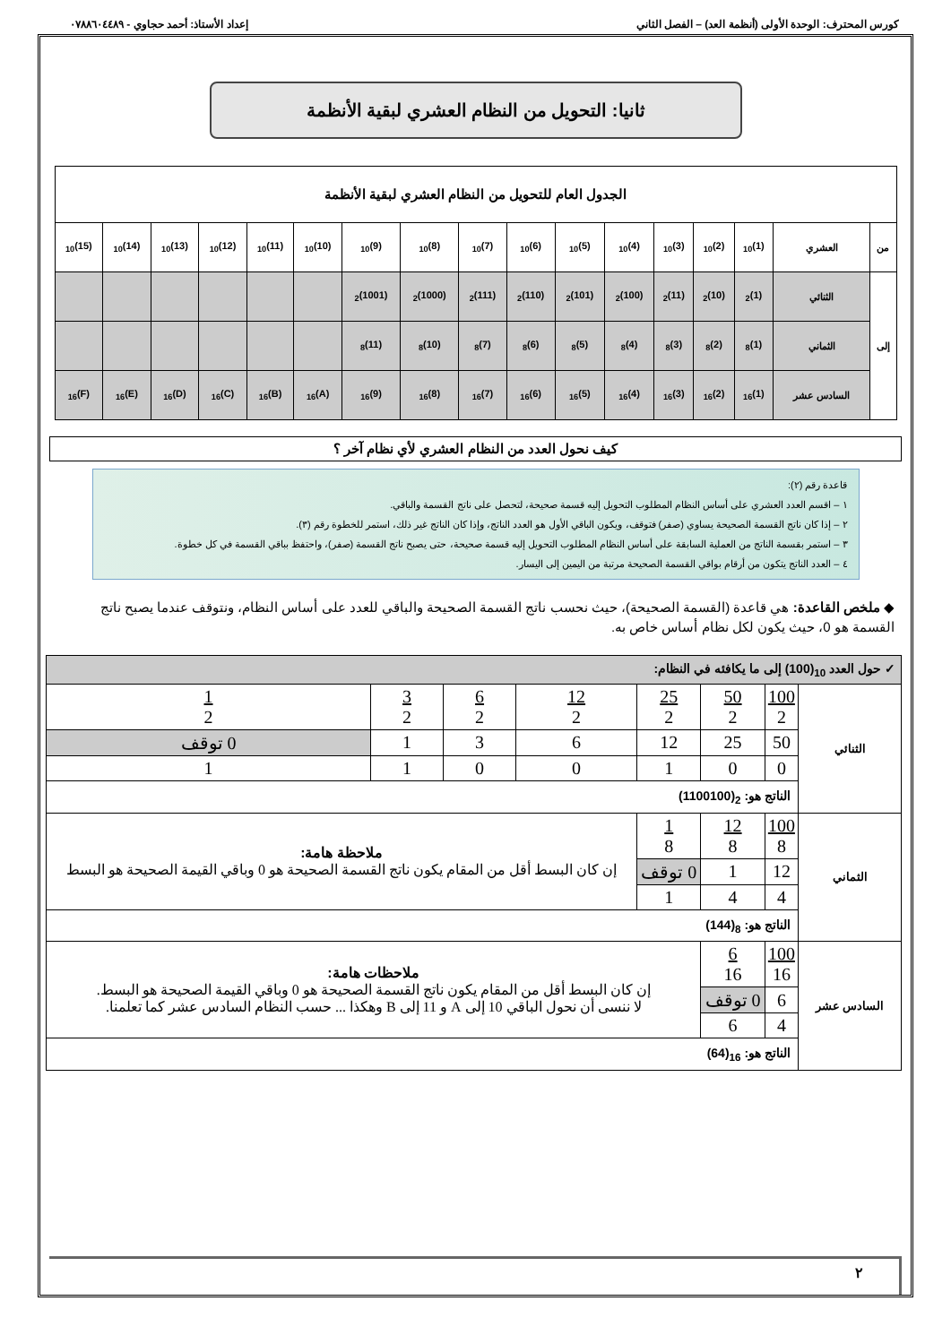كورس المحترف: الوحدة الأولى (أنظمة العد) – الفصل الثاني إعداد الأستاذ: أحمد حجاوي - ٠٧٨٨٦٠٤٤٨٩
ثانيا: التحويل من النظام العشري لبقية الأنظمة
| الجدول العام للتحويل من النظام العشري لبقية الأنظمة | | | | | | | | | | | | | | | | |
| من | العشري | (1)<sub>10</sub> | (2)<sub>10</sub> | (3)<sub>10</sub> | (4)<sub>10</sub> | (5)<sub>10</sub> | (6)<sub>10</sub> | (7)<sub>10</sub> | (8)<sub>10</sub> | (9)<sub>10</sub> | (10)<sub>10</sub> | (11)<sub>10</sub> | (12)<sub>10</sub> | (13)<sub>10</sub> | (14)<sub>10</sub> | (15)<sub>10</sub> |
| إلى | الثنائي | (1)<sub>2</sub> | (10)<sub>2</sub> | (11)<sub>2</sub> | (100)<sub>2</sub> | (101)<sub>2</sub> | (110)<sub>2</sub> | (111)<sub>2</sub> | (1000)<sub>2</sub> | (1001)<sub>2</sub> | | | | | | |
| | الثماني | (1)<sub>8</sub> | (2)<sub>8</sub> | (3)<sub>8</sub> | (4)<sub>8</sub> | (5)<sub>8</sub> | (6)<sub>8</sub> | (7)<sub>8</sub> | (10)<sub>8</sub> | (11)<sub>8</sub> | | | | | | |
| | السادس عشر | (1)<sub>16</sub> | (2)<sub>16</sub> | (3)<sub>16</sub> | (4)<sub>16</sub> | (5)<sub>16</sub> | (6)<sub>16</sub> | (7)<sub>16</sub> | (8)<sub>16</sub> | (9)<sub>16</sub> | (A)<sub>16</sub> | (B)<sub>16</sub> | (C)<sub>16</sub> | (D)<sub>16</sub> | (E)<sub>16</sub> | (F)<sub>16</sub> |
كيف نحول العدد من النظام العشري لأي نظام آخر ؟
قاعدة رقم (٢):
١ – اقسم العدد العشري على أساس النظام المطلوب التحويل إليه قسمة صحيحة، لتحصل على ناتج القسمة والباقي.
٢ – إذا كان ناتج القسمة الصحيحة يساوي (صفر) فتوقف، ويكون الباقي الأول هو العدد الناتج، وإذا كان الناتج غير ذلك، استمر للخطوة رقم (٣).
٣ – استمر بقسمة الناتج من العملية السابقة على أساس النظام المطلوب التحويل إليه قسمة صحيحة، حتى يصبح ناتج القسمة (صفر)، واحتفظ بباقي القسمة في كل خطوة.
٤ – العدد الناتج يتكون من أرقام بواقي القسمة الصحيحة مرتبة من اليمين إلى اليسار.
◆ ملخص القاعدة: هي قاعدة (القسمة الصحيحة)، حيث نحسب ناتج القسمة الصحيحة والباقي للعدد على أساس النظام، ونتوقف عندما يصبح ناتج القسمة هو 0، حيث يكون لكل نظام أساس خاص به.
| ✓ حول العدد <sub>10</sub>(100) إلى ما يكافئه في النظام: | | | | | | | |
| الثنائي | 100 2 | 50 2 | 25 2 | 12 2 | 6 2 | 3 2 | 1 2 |
| | 50 | 25 | 12 | 6 | 3 | 1 | 0 توقف |
| | 0 | 0 | 1 | 0 | 0 | 1 | 1 |
| | الناتج هو: <sub>2</sub>(1100100) | | | | | | |
| الثماني | 100 8 | 12 8 | 1 8 | ملاحظة هامة: إن كان البسط أقل من المقام يكون ناتج القسمة الصحيحة هو 0 وباقي القيمة الصحيحة هو البسط | | | |
| | 12 | 1 | 0 توقف | | | | |
| | 4 | 4 | 1 | | | | |
| | الناتج هو: <sub>8</sub>(144) | | | | | | |
| السادس عشر | 100 16 | 6 16 | ملاحظات هامة: إن كان البسط أقل من المقام يكون ناتج القسمة الصحيحة هو 0 وباقي القيمة الصحيحة هو البسط. لا ننسى أن نحول الباقي 10 إلى A و 11 إلى B وهكذا ... حسب النظام السادس عشر كما تعلمنا. | | | | |
| | 6 | 0 توقف | | | | | |
| | 4 | 6 | | | | | |
| | الناتج هو: <sub>16</sub>(64) | | | | | | |
٢